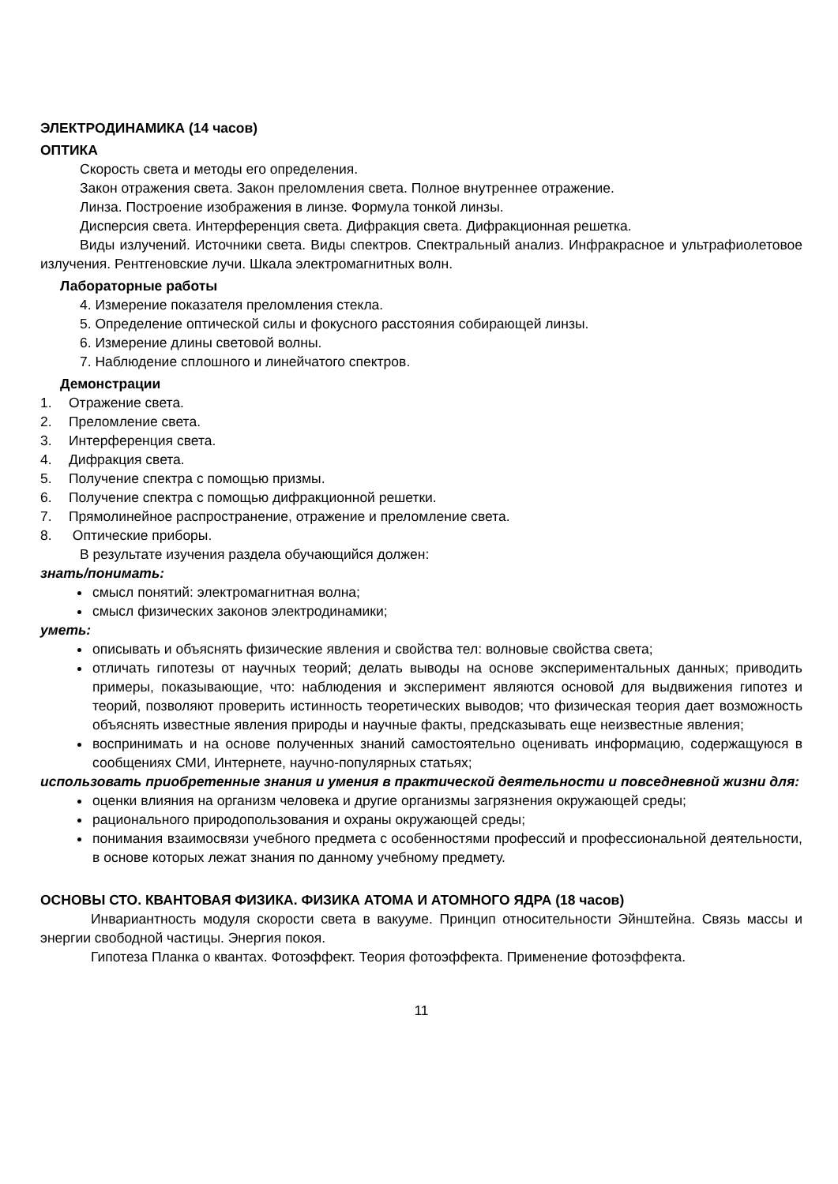ЭЛЕКТРОДИНАМИКА (14 часов)
ОПТИКА
Скорость света и методы его определения.
Закон отражения света. Закон преломления света. Полное внутреннее отражение.
Линза. Построение изображения в линзе. Формула тонкой линзы.
Дисперсия света. Интерференция света. Дифракция света. Дифракционная решетка.
Виды излучений. Источники света. Виды спектров. Спектральный анализ. Инфракрасное и ультрафиолетовое излучения. Рентгеновские лучи. Шкала электромагнитных волн.
Лабораторные работы
4. Измерение показателя преломления стекла.
5. Определение оптической силы и фокусного расстояния собирающей линзы.
6. Измерение длины световой волны.
7. Наблюдение сплошного и линейчатого спектров.
Демонстрации
1. Отражение света.
2. Преломление света.
3. Интерференция света.
4. Дифракция света.
5. Получение спектра с помощью призмы.
6. Получение спектра с помощью дифракционной решетки.
7. Прямолинейное распространение, отражение и преломление света.
8. Оптические приборы.
В результате изучения раздела обучающийся должен:
знать/понимать:
смысл понятий: электромагнитная волна;
смысл физических законов электродинамики;
уметь:
описывать и объяснять физические явления и свойства тел: волновые свойства света;
отличать гипотезы от научных теорий; делать выводы на основе экспериментальных данных; приводить примеры, показывающие, что: наблюдения и эксперимент являются основой для выдвижения гипотез и теорий, позволяют проверить истинность теоретических выводов; что физическая теория дает возможность объяснять известные явления природы и научные факты, предсказывать еще неизвестные явления;
воспринимать и на основе полученных знаний самостоятельно оценивать информацию, содержащуюся в сообщениях СМИ, Интернете, научно-популярных статьях;
использовать приобретенные знания и умения в практической деятельности и повседневной жизни для:
оценки влияния на организм человека и другие организмы загрязнения окружающей среды;
рационального природопользования и охраны окружающей среды;
понимания взаимосвязи учебного предмета с особенностями профессий и профессиональной деятельности, в основе которых лежат знания по данному учебному предмету.
ОСНОВЫ СТО. КВАНТОВАЯ ФИЗИКА. ФИЗИКА АТОМА И АТОМНОГО ЯДРА (18 часов)
Инвариантность модуля скорости света в вакууме. Принцип относительности Эйнштейна. Связь массы и энергии свободной частицы. Энергия покоя.
Гипотеза Планка о квантах. Фотоэффект. Теория фотоэффекта. Применение фотоэффекта.
11